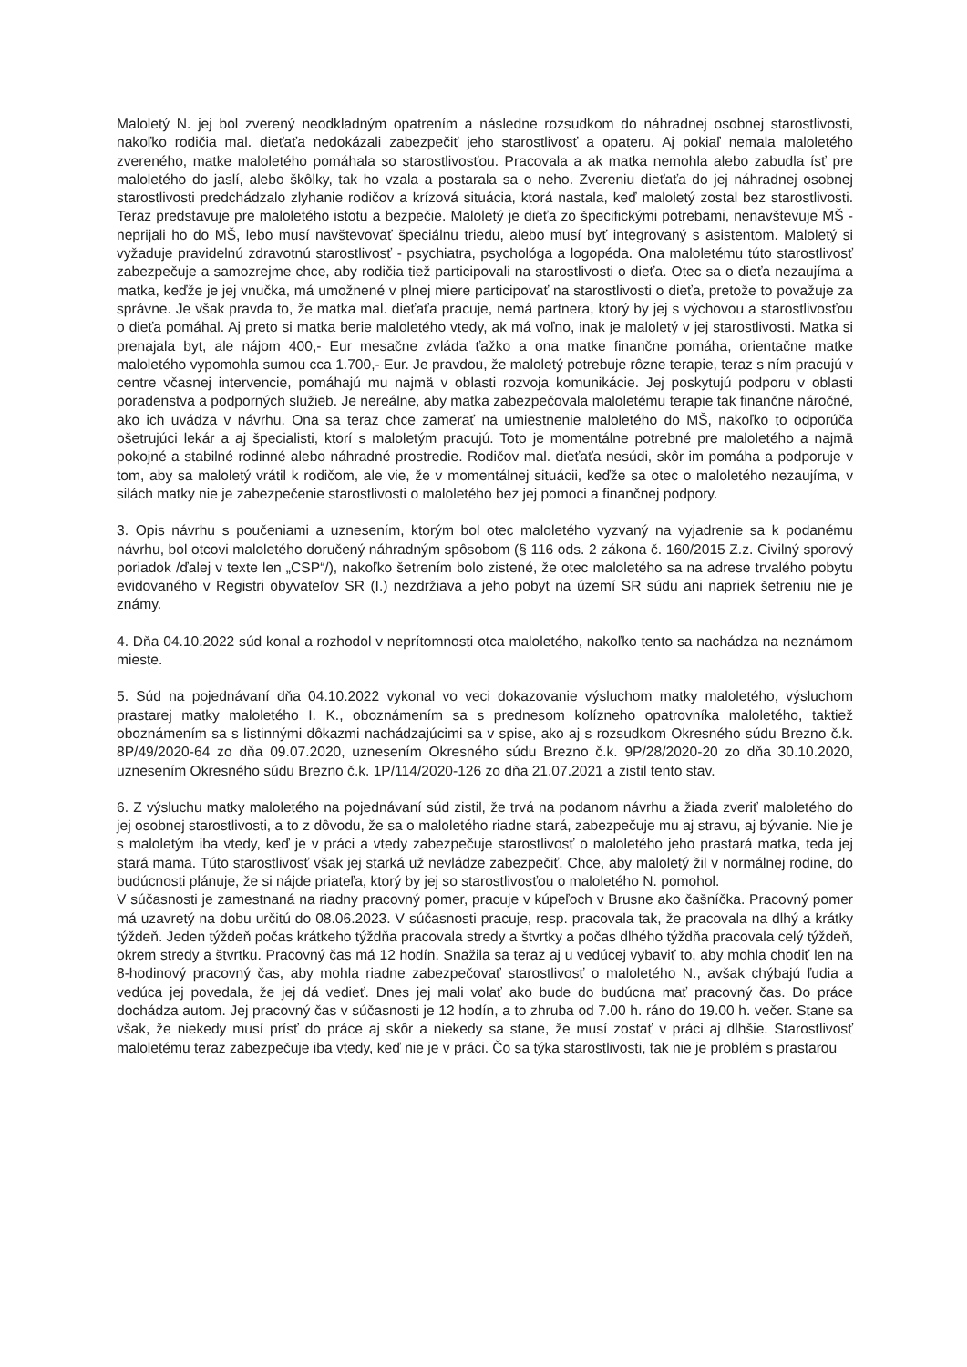Maloletý N. jej bol zverený neodkladným opatrením a následne rozsudkom do náhradnej osobnej starostlivosti, nakoľko rodičia mal. dieťaťa nedokázali zabezpečiť jeho starostlivosť a opateru. Aj pokiaľ nemala maloletého zvereného, matke maloletého pomáhala so starostlivosťou. Pracovala a ak matka nemohla alebo zabudla ísť pre maloletého do jaslí, alebo škôlky, tak ho vzala a postarala sa o neho. Zvereniu dieťaťa do jej náhradnej osobnej starostlivosti predchádzalo zlyhanie rodičov a krízová situácia, ktorá nastala, keď maloletý zostal bez starostlivosti. Teraz predstavuje pre maloletého istotu a bezpečie. Maloletý je dieťa zo špecifickými potrebami, nenavštevuje MŠ - neprijali ho do MŠ, lebo musí navštevovať špeciálnu triedu, alebo musí byť integrovaný s asistentom. Maloletý si vyžaduje pravidelnú zdravotnú starostlivosť - psychiatra, psychológa a logopéda. Ona maloletému túto starostlivosť zabezpečuje a samozrejme chce, aby rodičia tiež participovali na starostlivosti o dieťa. Otec sa o dieťa nezaujíma a matka, keďže je jej vnučka, má umožnené v plnej miere participovať na starostlivosti o dieťa, pretože to považuje za správne. Je však pravda to, že matka mal. dieťaťa pracuje, nemá partnera, ktorý by jej s výchovou a starostlivosťou o dieťa pomáhal. Aj preto si matka berie maloletého vtedy, ak má voľno, inak je maloletý v jej starostlivosti. Matka si prenajala byt, ale nájom 400,- Eur mesačne zvláda ťažko a ona matke finančne pomáha, orientačne matke maloletého vypomohla sumou cca 1.700,- Eur. Je pravdou, že maloletý potrebuje rôzne terapie, teraz s ním pracujú v centre včasnej intervencie, pomáhajú mu najmä v oblasti rozvoja komunikácie. Jej poskytujú podporu v oblasti poradenstva a podporných služieb. Je nereálne, aby matka zabezpečovala maloletému terapie tak finančne náročné, ako ich uvádza v návrhu. Ona sa teraz chce zamerať na umiestnenie maloletého do MŠ, nakoľko to odporúča ošetrujúci lekár a aj špecialisti, ktorí s maloletým pracujú. Toto je momentálne potrebné pre maloletého a najmä pokojné a stabilné rodinné alebo náhradné prostredie. Rodičov mal. dieťaťa nesúdi, skôr im pomáha a podporuje v tom, aby sa maloletý vrátil k rodičom, ale vie, že v momentálnej situácii, keďže sa otec o maloletého nezaujíma, v silách matky nie je zabezpečenie starostlivosti o maloletého bez jej pomoci a finančnej podpory.
3. Opis návrhu s poučeniami a uznesením, ktorým bol otec maloletého vyzvaný na vyjadrenie sa k podanému návrhu, bol otcovi maloletého doručený náhradným spôsobom (§ 116 ods. 2 zákona č. 160/2015 Z.z. Civilný sporový poriadok /ďalej v texte len „CSP“/), nakoľko šetrením bolo zistené, že otec maloletého sa na adrese trvalého pobytu evidovaného v Registri obyvateľov SR (I.) nezdržiava a jeho pobyt na území SR súdu ani napriek šetreniu nie je známy.
4. Dňa 04.10.2022 súd konal a rozhodol v neprítomnosti otca maloletého, nakoľko tento sa nachádza na neznámom mieste.
5. Súd na pojednávaní dňa 04.10.2022 vykonal vo veci dokazovanie výsluchom matky maloletého, výsluchom prastarej matky maloletého I. K., oboznámením sa s prednesom kolízneho opatrovníka maloletého, taktiež oboznámením sa s listinnými dôkazmi nachádzajúcimi sa v spise, ako aj s rozsudkom Okresného súdu Brezno č.k. 8P/49/2020-64 zo dňa 09.07.2020, uznesením Okresného súdu Brezno č.k. 9P/28/2020-20 zo dňa 30.10.2020, uznesením Okresného súdu Brezno č.k. 1P/114/2020-126 zo dňa 21.07.2021 a zistil tento stav.
6. Z výsluchu matky maloletého na pojednávaní súd zistil, že trvá na podanom návrhu a žiada zveriť maloletého do jej osobnej starostlivosti, a to z dôvodu, že sa o maloletého riadne stará, zabezpečuje mu aj stravu, aj bývanie. Nie je s maloletým iba vtedy, keď je v práci a vtedy zabezpečuje starostlivosť o maloletého jeho prastará matka, teda jej stará mama. Túto starostlivosť však jej starká už nevládze zabezpečiť. Chce, aby maloletý žil v normálnej rodine, do budúcnosti plánuje, že si nájde priateľa, ktorý by jej so starostlivosťou o maloletého N. pomohol.
V súčasnosti je zamestnaná na riadny pracovný pomer, pracuje v kúpeľoch v Brusne ako čašníčka. Pracovný pomer má uzavretý na dobu určitú do 08.06.2023. V súčasnosti pracuje, resp. pracovala tak, že pracovala na dlhý a krátky týždeň. Jeden týždeň počas krátkeho týždňa pracovala stredy a štvrtky a počas dlhého týždňa pracovala celý týždeň, okrem stredy a štvrtku. Pracovný čas má 12 hodín. Snažila sa teraz aj u vedúcej vybaviť to, aby mohla chodiť len na 8-hodinový pracovný čas, aby mohla riadne zabezpečovať starostlivosť o maloletého N., avšak chýbajú ľudia a vedúca jej povedala, že jej dá vedieť. Dnes jej mali volať ako bude do budúcna mať pracovný čas. Do práce dochádza autom. Jej pracovný čas v súčasnosti je 12 hodín, a to zhruba od 7.00 h. ráno do 19.00 h. večer. Stane sa však, že niekedy musí prísť do práce aj skôr a niekedy sa stane, že musí zostať v práci aj dlhšie. Starostlivosť maloletému teraz zabezpečuje iba vtedy, keď nie je v práci. Čo sa týka starostlivosti, tak nie je problém s prastarou